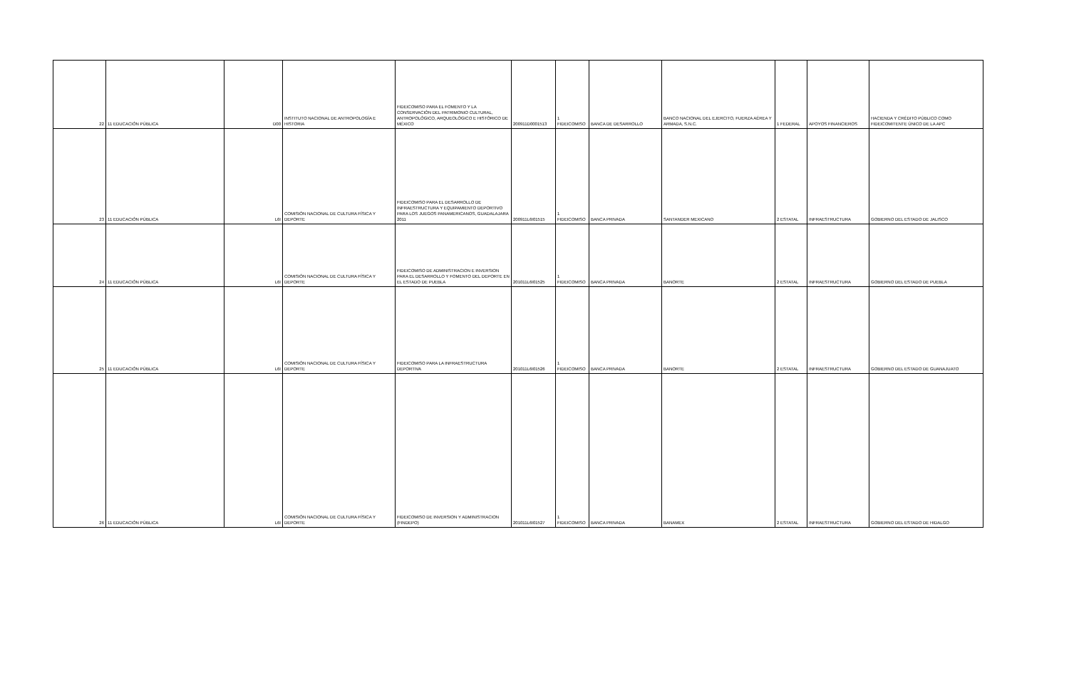| 22 | 11 EDUCACIÓN PÚBLICA | D00 | INSTITUTO NACIONAL DE ANTROPOLOGÍA E HISTORIA | FIDEICOMISO PARA EL FOMENTO Y LA CONSERVACIÓN DEL PATRIMONIO CULTURAL, ANTROPOLÓGICO, ARQUEOLÓGICO E HISTÓRICO DE MÉXICO | 200911D0001513 | 1 FIDEICOMISO | BANCA DE DESARROLLO | BANCO NACIONAL DEL EJERCITO, FUERZA AÉREA Y ARMADA, S.N.C. | 1 FEDERAL | APOYOS FINANCIEROS | HACIENDA Y CRÉDITO PÚBLICO COMO FIDEICOMITENTE ÚNICO DE LA APC |
| 23 | 11 EDUCACIÓN PÚBLICA | L6I | COMISIÓN NACIONAL DE CULTURA FÍSICA Y DEPORTE | FIDEICOMISO PARA EL DESARROLLO DE INFRAESTRUCTURA Y EQUIPAMIENTO DEPORTIVO PARA LOS JUEGOS PANAMERICANOS, GUADALAJARA 2011 | 200911L6I01515 | 1 FIDEICOMISO | BANCA PRIVADA | SANTANDER MEXICANO | 2 ESTATAL | INFRAESTRUCTURA | GOBIERNO DEL ESTADO DE JALISCO |
| 24 | 11 EDUCACIÓN PÚBLICA | L6I | COMISIÓN NACIONAL DE CULTURA FÍSICA Y DEPORTE | FIDEICOMISO DE ADMINISTRACION E INVERSION PARA EL DESARROLLO Y FOMENTO DEL DEPORTE EN EL ESTADO DE PUEBLA | 201011L6I01525 | 1 FIDEICOMISO | BANCA PRIVADA | BANORTE | 2 ESTATAL | INFRAESTRUCTURA | GOBIERNO DEL ESTADO DE PUEBLA |
| 25 | 11 EDUCACIÓN PÚBLICA | L6I | COMISIÓN NACIONAL DE CULTURA FÍSICA Y DEPORTE | FIDEICOMISO PARA LA INFRAESTRUCTURA DEPORTIVA | 201011L6I01526 | 1 FIDEICOMISO | BANCA PRIVADA | BANORTE | 2 ESTATAL | INFRAESTRUCTURA | GOBIERNO DEL ESTADO DE GUANAJUATO |
| 26 | 11 EDUCACIÓN PÚBLICA | L6I | COMISIÓN NACIONAL DE CULTURA FÍSICA Y DEPORTE | FIDEICOMISO DE INVERSION Y ADMINISTRACION (FINDEPO) | 201011L6I01527 | 1 FIDEICOMISO | BANCA PRIVADA | BANAMEX | 2 ESTATAL | INFRAESTRUCTURA | GOBIERNO DEL ESTADO DE HIDALGO |